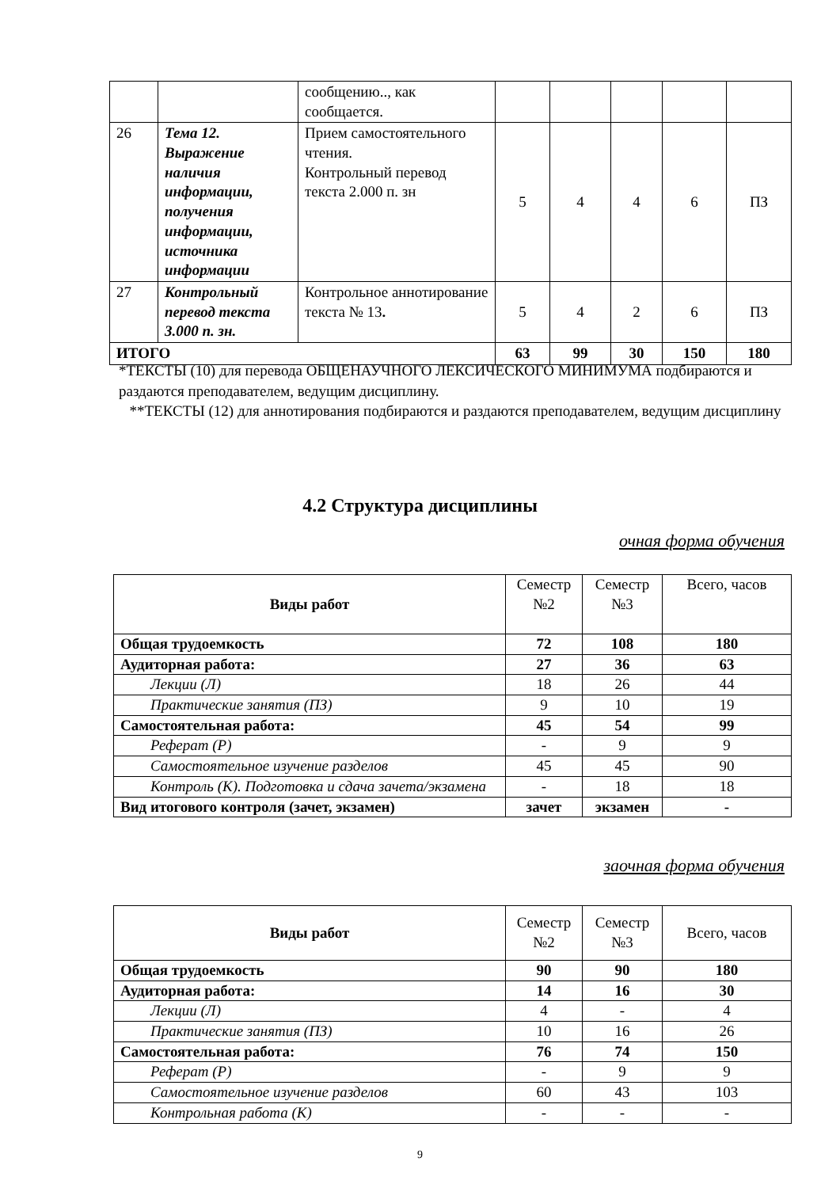| | | сообщению.., как сообщается. | | | | | |
| 26 | Тема 12. Выражение наличия информации, получения информации, источника информации | Прием самостоятельного чтения. Контрольный перевод текста 2.000 п. зн | 5 | 4 | 4 | 6 | ПЗ |
| 27 | Контрольный перевод текста 3.000 п. зн. | Контрольное аннотирование текста № 13 . | 5 | 4 | 2 | 6 | ПЗ |
| ИТОГО | | | 63 | 99 | 30 | 150 | 180 |
*ТЕКСТЫ (10) для перевода ОБЩЕНАУЧНОГО ЛЕКСИЧЕСКОГО МИНИМУМА подбираются и раздаются преподавателем, ведущим дисциплину.
**ТЕКСТЫ (12) для аннотирования подбираются и раздаются преподавателем, ведущим дисциплину
4.2 Структура дисциплины
очная форма обучения
| Виды работ | Семестр №2 | Семестр №3 | Всего, часов |
| Общая трудоемкость | 72 | 108 | 180 |
| Аудиторная работа: | 27 | 36 | 63 |
| Лекции (Л) | 18 | 26 | 44 |
| Практические занятия (ПЗ) | 9 | 10 | 19 |
| Самостоятельная работа: | 45 | 54 | 99 |
| Реферат (Р) | - | 9 | 9 |
| Самостоятельное изучение разделов | 45 | 45 | 90 |
| Контроль (К). Подготовка и сдача зачета/экзамена | - | 18 | 18 |
| Вид итогового контроля (зачет, экзамен) | зачет | экзамен | - |
заочная форма обучения
| Виды работ | Семестр №2 | Семестр №3 | Всего, часов |
| Общая трудоемкость | 90 | 90 | 180 |
| Аудиторная работа: | 14 | 16 | 30 |
| Лекции (Л) | 4 | - | 4 |
| Практические занятия (ПЗ) | 10 | 16 | 26 |
| Самостоятельная работа: | 76 | 74 | 150 |
| Реферат (Р) | - | 9 | 9 |
| Самостоятельное изучение разделов | 60 | 43 | 103 |
| Контрольная работа (К) | - | - | - |
9